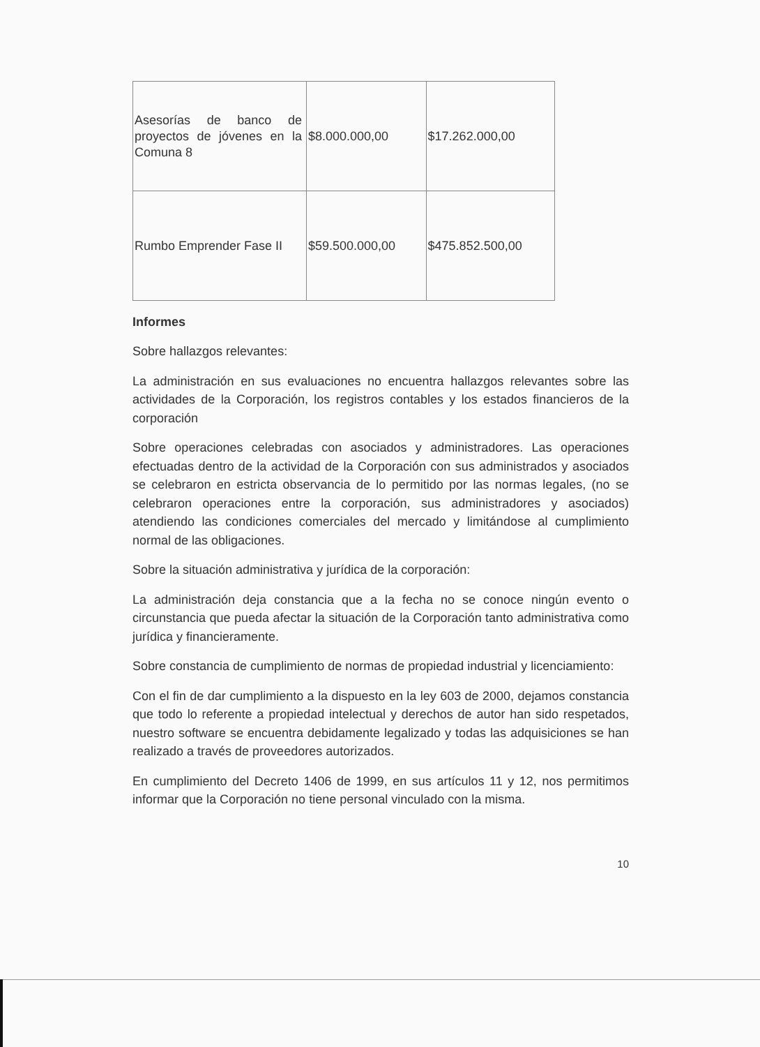| Asesorías de banco de proyectos de jóvenes en la Comuna 8 | $8.000.000,00 | $17.262.000,00 |
| Rumbo Emprender Fase II | $59.500.000,00 | $475.852.500,00 |
Informes
Sobre hallazgos relevantes:
La administración en sus evaluaciones no encuentra hallazgos relevantes sobre las actividades de la Corporación, los registros contables y los estados financieros de la corporación
Sobre operaciones celebradas con asociados y administradores. Las operaciones efectuadas dentro de la actividad de la Corporación con sus administrados y asociados se celebraron en estricta observancia de lo permitido por las normas legales, (no se celebraron operaciones entre la corporación, sus administradores y asociados) atendiendo las condiciones comerciales del mercado y limitándose al cumplimiento normal de las obligaciones.
Sobre la situación administrativa y jurídica de la corporación:
La administración deja constancia que a la fecha no se conoce ningún evento o circunstancia que pueda afectar la situación de la Corporación tanto administrativa como jurídica y financieramente.
Sobre constancia de cumplimiento de normas de propiedad industrial y licenciamiento:
Con el fin de dar cumplimiento a la dispuesto en la ley 603 de 2000, dejamos constancia que todo lo referente a propiedad intelectual y derechos de autor han sido respetados, nuestro software se encuentra debidamente legalizado y todas las adquisiciones se han realizado a través de proveedores autorizados.
En cumplimiento del Decreto 1406 de 1999, en sus artículos 11 y 12, nos permitimos informar que la Corporación no tiene personal vinculado con la misma.
10